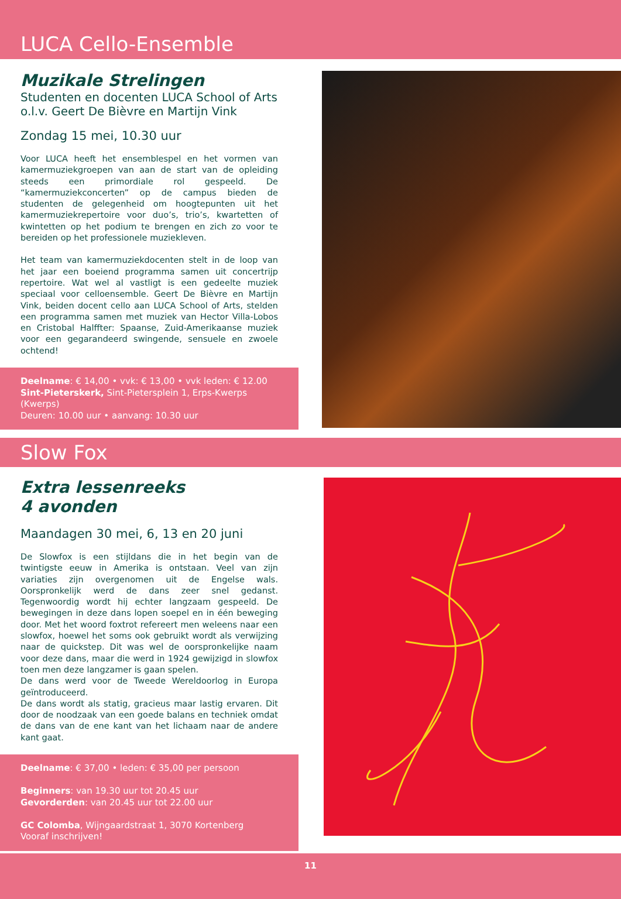LUCA Cello-Ensemble
Muzikale Strelingen
Studenten en docenten LUCA School of Arts
o.l.v. Geert De Bièvre en Martijn Vink
Zondag 15 mei, 10.30 uur
Voor LUCA heeft het ensemblespel en het vormen van kamermuziekgroepen van aan de start van de opleiding steeds een primordiale rol gespeeld. De “kamermuziekconcerten” op de campus bieden de studenten de gelegenheid om hoogtepunten uit het kamermuziekrepertoire voor duo’s, trio’s, kwartetten of kwintetten op het podium te brengen en zich zo voor te bereiden op het professionele muziekleven.
Het team van kamermuziekdocenten stelt in de loop van het jaar een boeiend programma samen uit concertrijp repertoire. Wat wel al vastligt is een gedeelte muziek speciaal voor celloensemble. Geert De Bièvre en Martijn Vink, beiden docent cello aan LUCA School of Arts, stelden een programma samen met muziek van Hector Villa-Lobos en Cristobal Halffter: Spaanse, Zuid-Amerikaanse muziek voor een gegarandeerd swingende, sensuele en zwoele ochtend!
Deelname: € 14,00 • vvk: € 13,00 • vvk leden: € 12.00
Sint-Pieterskerk, Sint-Pietersplein 1, Erps-Kwerps (Kwerps)
Deuren: 10.00 uur • aanvang: 10.30 uur
Slow Fox
Extra lessenreeks
4 avonden
Maandagen 30 mei, 6, 13 en 20 juni
De Slowfox is een stijldans die in het begin van de twintigste eeuw in Amerika is ontstaan. Veel van zijn variaties zijn overgenomen uit de Engelse wals. Oorspronkelijk werd de dans zeer snel gedanst. Tegenwoordig wordt hij echter langzaam gespeeld. De bewegingen in deze dans lopen soepel en in één beweging door. Met het woord foxtrot refereert men weleens naar een slowfox, hoewel het soms ook gebruikt wordt als verwijzing naar de quickstep. Dit was wel de oorspronkelijke naam voor deze dans, maar die werd in 1924 gewijzigd in slowfox toen men deze langzamer is gaan spelen.
De dans werd voor de Tweede Wereldoorlog in Europa geïntroduceerd.
De dans wordt als statig, gracieus maar lastig ervaren. Dit door de noodzaak van een goede balans en techniek omdat de dans van de ene kant van het lichaam naar de andere kant gaat.
Deelname: € 37,00 • leden: € 35,00 per persoon
Beginners: van 19.30 uur tot 20.45 uur
Gevorderden: van 20.45 uur tot 22.00 uur
GC Colomba, Wijngaardstraat 1, 3070 Kortenberg
Vooraf inschrijven!
11